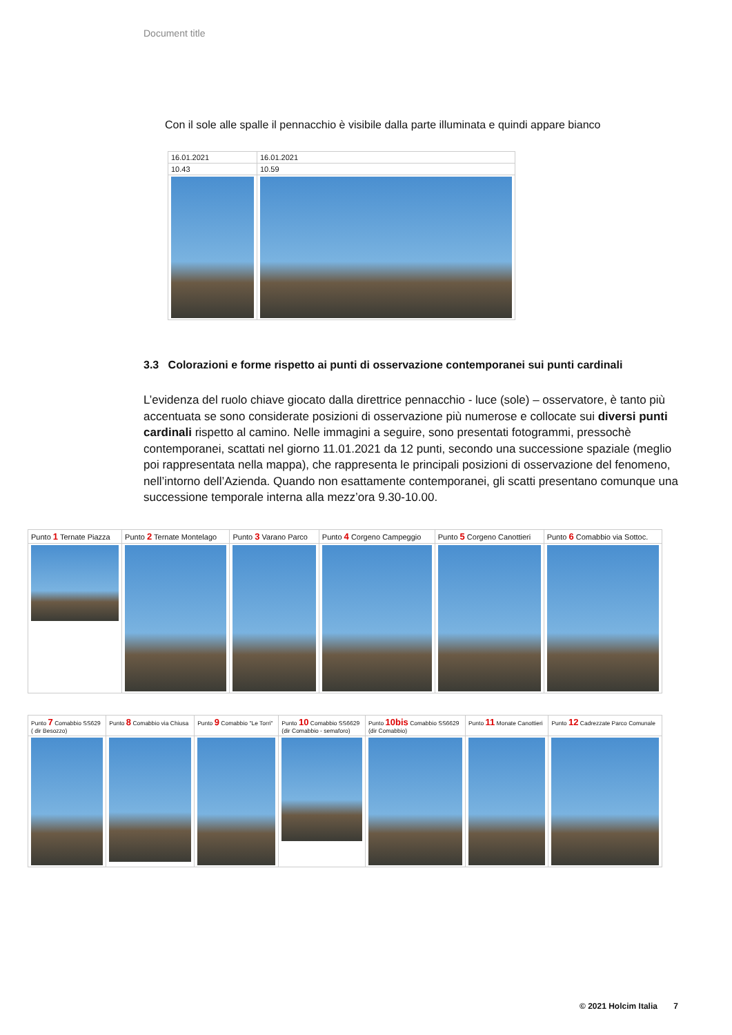Document title
Con il sole alle spalle il pennacchio è visibile dalla parte illuminata e quindi appare bianco
| 16.01.2021 | 16.01.2021 |
| 10.43 | 10.59 |
3.3 Colorazioni e forme rispetto ai punti di osservazione contemporanei sui punti cardinali
L’evidenza del ruolo chiave giocato dalla direttrice pennacchio - luce (sole) – osservatore, è tanto più accentuata se sono considerate posizioni di osservazione più numerose e collocate sui diversi punti cardinali rispetto al camino. Nelle immagini a seguire, sono presentati fotogrammi, pressochè contemporanei, scattati nel giorno 11.01.2021 da 12 punti, secondo una successione spaziale (meglio poi rappresentata nella mappa), che rappresenta le principali posizioni di osservazione del fenomeno, nell’intorno dell’Azienda. Quando non esattamente contemporanei, gli scatti presentano comunque una successione temporale interna alla mezz’ora 9.30-10.00.
| Punto 1 Ternate Piazza | Punto 2 Ternate Montelago | Punto 3 Varano Parco | Punto 4 Corgeno Campeggio | Punto 5 Corgeno Canottieri | Punto 6 Comabbio via Sottoc. |
| Punto 7 Comabbio SS629 ( dir Besozzo) | Punto 8 Comabbio via Chiusa | Punto 9 Comabbio "Le Torri" | Punto 10 Comabbio SS6629 (dir Comabbio - semaforo) | Punto 10bis Comabbio SS6629 (dir Comabbio) | Punto 11 Monate Canottieri | Punto 12 Cadrezzate Parco Comunale |
© 2021 Holcim Italia 7